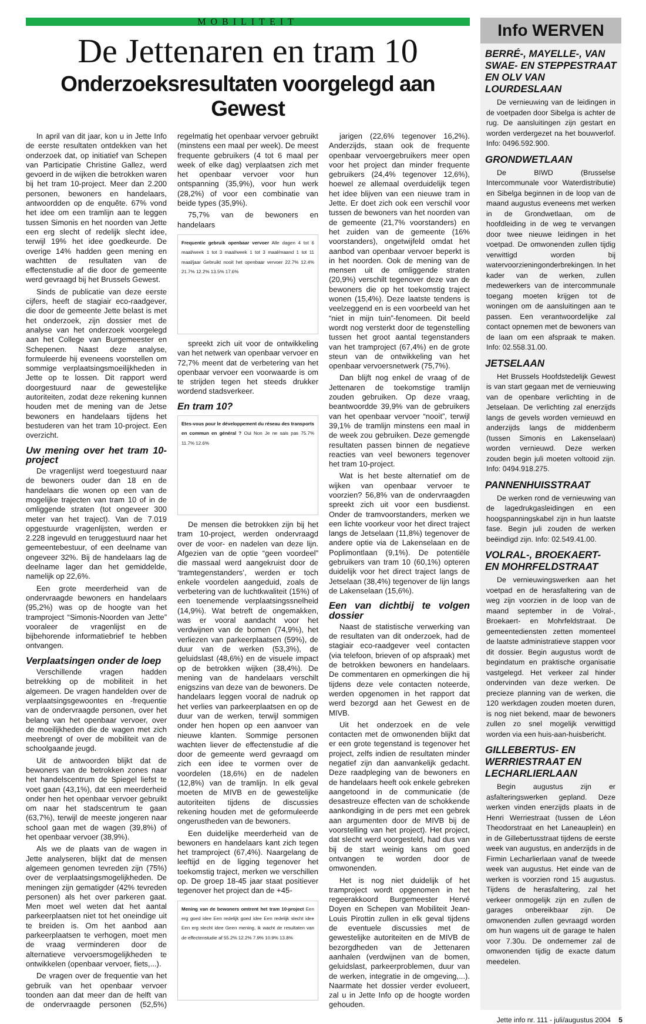MOBILITEIT
De Jettenaren en tram 10
Onderzoeksresultaten voorgelegd aan Gewest
In april van dit jaar, kon u in Jette Info de eerste resultaten ontdekken van het onderzoek dat, op initiatief van Schepen van Participatie Christine Gallez, werd gevoerd in de wijken die betrokken waren bij het tram 10-project. Meer dan 2.200 personen, bewoners en handelaars, antwoordden op de enquête. 67% vond het idee om een tramlijn aan te leggen tussen Simonis en het noorden van Jette een erg slecht of redelijk slecht idee, terwijl 19% het idee goedkeurde. De overige 14% hadden geen mening en wachtten de resultaten van de effectenstudie af die door de gemeente werd gevraagd bij het Brussels Gewest.
Sinds de publicatie van deze eerste cijfers, heeft de stagiair eco-raadgever, die door de gemeente Jette belast is met het onderzoek, zijn dossier met de analyse van het onderzoek voorgelegd aan het College van Burgemeester en Schepenen. Naast deze analyse, formuleerde hij eveneens voorstellen om sommige verplaatsingsmoeilijkheden in Jette op te lossen. Dit rapport werd doorgestuurd naar de gewestelijke autoriteiten, zodat deze rekening kunnen houden met de mening van de Jetse bewoners en handelaars tijdens het bestuderen van het tram 10-project. Een overzicht.
Uw mening over het tram 10-project
De vragenlijst werd toegestuurd naar de bewoners ouder dan 18 en de handelaars die wonen op een van de mogelijke trajecten van tram 10 of in de omliggende straten (tot ongeveer 300 meter van het traject). Van de 7.019 opgestuurde vragenlijsten, werden er 2.228 ingevuld en teruggestuurd naar het gemeentebestuur, of een deelname van ongeveer 32%. Bij de handelaars lag de deelname lager dan het gemiddelde, namelijk op 22,6%.
Een grote meerderheid van de ondervraagde bewoners en handelaars (95,2%) was op de hoogte van het tramproject “Simonis-Noorden van Jette” vooraleer de vragenlijst en de bijbehorende informatiebrief te hebben ontvangen.
Verplaatsingen onder de loep
Verschillende vragen hadden betrekking op de mobiliteit in het algemeen. De vragen handelden over de verplaatsingsgewoontes en -frequentie van de ondervraagde personen, over het belang van het openbaar vervoer, over de moeilijkheden die de wagen met zich meebrengt of over de mobiliteit van de schoolgaande jeugd.
Uit de antwoorden blijkt dat de bewoners van de betrokken zones naar het handelscentrum de Spiegel liefst te voet gaan (43,1%), dat een meerderheid onder hen het openbaar vervoer gebruikt om naar het stadscentrum te gaan (63,7%), terwijl de meeste jongeren naar school gaan met de wagen (39,8%) of het openbaar vervoer (38,9%).
Als we de plaats van de wagen in Jette analyseren, blijkt dat de mensen algemeen genomen tevreden zijn (75%) over de verplaatsingsmogelijkheden. De meningen zijn gematigder (42% tevreden personen) als het over parkeren gaat. Men moet wel weten dat het aantal parkeerplaatsen niet tot het oneindige uit te breiden is. Om het aanbod aan parkeerplaatsen te verhogen, moet men de vraag verminderen door de alternatieve vervoersmogelijkheden te ontwikkelen (openbaar vervoer, fiets,...).
De vragen over de frequentie van het gebruik van het openbaar vervoer toonden aan dat meer dan de helft van de ondervraagde personen (52,5%) regelmatig het openbaar vervoer gebruikt (minstens een maal per week). De meest frequente gebruikers (4 tot 6 maal per week of elke dag) verplaatsen zich met het openbaar vervoer voor hun ontspanning (35,9%), voor hun werk (28,2%) of voor een combinatie van beide types (35,9%).
75,7% van de bewoners en handelaars
Frequentie gebruik openbaar vervoer Alle dagen 4 tot 6 maal/week 1 tot 3 maal/week 1 tot 3 maal/maand 1 tot 11 maal/jaar Gebruikt nooit het openbaar vervoer 22.7% 12.4% 21.7% 12.2% 13.5% 17.6%
spreekt zich uit voor de ontwikkeling van het netwerk van openbaar vervoer en 72,7% meent dat de verbetering van het openbaar vervoer een voorwaarde is om te strijden tegen het steeds drukker wordend stadsverkeer.
En tram 10?
Etes-vous pour le développement du réseau des transports en commun en général ? Oui Non Je ne sais pas 75.7% 11.7% 12.6%
De mensen die betrokken zijn bij het tram 10-project, werden ondervraagd over de voor- en nadelen van deze lijn. Afgezien van de optie “geen voordeel” die massaal werd aangekruist door de ‘tramtegenstanders’, werden er toch enkele voordelen aangeduid, zoals de verbetering van de luchtkwaliteit (15%) of een toenemende verplaatsingssnelheid (14,9%). Wat betreft de ongemakken, was er vooral aandacht voor het verdwijnen van de bomen (74,9%), het verliezen van parkeerplaatsen (59%), de duur van de werken (53,3%), de geluidslast (48,6%) en de visuele impact op de betrokken wijken (38,4%). De mening van de handelaars verschilt enigszins van deze van de bewoners. De handelaars leggen vooral de nadruk op het verlies van parkeerplaatsen en op de duur van de werken, terwijl sommigen onder hen hopen op een aanvoer van nieuwe klanten. Sommige personen wachten liever de effectenstudie af die door de gemeente werd gevraagd om zich een idee te vormen over de voordelen (18,6%) en de nadelen (12,8%) van de tramlijn. In elk geval moeten de MIVB en de gewestelijke autoriteiten tijdens de discussies rekening houden met de geformuleerde ongerustheden van de bewoners.
Een duidelijke meerderheid van de bewoners en handelaars kant zich tegen het tramproject (67,4%). Naargelang de leeftijd en de ligging tegenover het toekomstig traject, merken we verschillen op. De groep 18-45 jaar staat positiever tegenover het project dan de +45-
Mening van de bewoners omtrent het tram 10-project Een erg goed idee Een redelijk goed idee Een redelijk slecht idee Een erg slecht idee Geen mening, ik wacht de resultaten van de effectenstudie af 55.2% 12.2% 7.9% 10.9% 13.8%
jarigen (22,6% tegenover 16,2%). Anderzijds, staan ook de frequente openbaar vervoergebruikers meer open voor het project dan minder frequente gebruikers (24,4% tegenover 12,6%), hoewel ze allemaal overduidelijk tegen het idee blijven van een nieuwe tram in Jette. Er doet zich ook een verschil voor tussen de bewoners van het noorden van de gemeente (21,7% voorstanders) en het zuiden van de gemeente (16% voorstanders), ongetwijfeld omdat het aanbod van openbaar vervoer beperkt is in het noorden. Ook de mening van de mensen uit de omliggende straten (20,9%) verschilt tegenover deze van de bewoners die op het toekomstig traject wonen (15,4%). Deze laatste tendens is veelzeggend en is een voorbeeld van het “niet in mijn tuin”-fenomeen. Dit beeld wordt nog versterkt door de tegenstelling tussen het groot aantal tegenstanders van het tramproject (67,4%) en de grote steun van de ontwikkeling van het openbaar vervoersnetwerk (75,7%).
Dan blijft nog enkel de vraag of de Jettenaren de toekomstige tramlijn zouden gebruiken. Op deze vraag, beantwoordde 39,9% van de gebruikers van het openbaar vervoer “nooit”, terwijl 39,1% de tramlijn minstens een maal in de week zou gebruiken. Deze gemengde resultaten passen binnen de negatieve reacties van veel bewoners tegenover het tram 10-project.
Wat is het beste alternatief om de wijken van openbaar vervoer te voorzien? 56,8% van de ondervraagden spreekt zich uit voor een busdienst. Onder de tramvoorstanders, merken we een lichte voorkeur voor het direct traject langs de Jetselaan (11,8%) tegenover de andere optie via de Lakenselaan en de Poplimontlaan (9,1%). De potentiële gebruikers van tram 10 (60,1%) opteren duidelijk voor het direct traject langs de Jetselaan (38,4%) tegenover de lijn langs de Lakenselaan (15,6%).
Een van dichtbij te volgen dossier
Naast de statistische verwerking van de resultaten van dit onderzoek, had de stagiair eco-raadgever veel contacten (via telefoon, brieven of op afspraak) met de betrokken bewoners en handelaars. De commentaren en opmerkingen die hij tijdens deze vele contacten noteerde, werden opgenomen in het rapport dat werd bezorgd aan het Gewest en de MIVB.
Uit het onderzoek en de vele contacten met de omwonenden blijkt dat er een grote tegenstand is tegenover het project, zelfs indien de resultaten minder negatief zijn dan aanvankelijk gedacht. Deze raadpleging van de bewoners en de handelaars heeft ook enkele gebreken aangetoond in de communicatie (de desastreuze effecten van de schokkende aankondiging in de pers met een gebrek aan argumenten door de MIVB bij de voorstelling van het project). Het project, dat slecht werd voorgesteld, had dus van bij de start weinig kans om goed ontvangen te worden door de omwonenden.
Het is nog niet duidelijk of het tramproject wordt opgenomen in het regeerakkoord Burgemeester Hervé Doyen en Schepen van Mobiliteit Jean-Louis Pirottin zullen in elk geval tijdens de eventuele discussies met de gewestelijke autoriteiten en de MIVB de bezorgdheden van de Jettenaren aanhalen (verdwijnen van de bomen, geluidslast, parkeerproblemen, duur van de werken, integratie in de omgeving,...). Naarmate het dossier verder evolueert, zal u in Jette Info op de hoogte worden gehouden.
Info WERVEN
BERRÉ-, MAYELLE-, VAN SWAE- EN STEPPESTRAAT EN OLV VAN LOURDESLAAN
De vernieuwing van de leidingen in de voetpaden door Sibelga is achter de rug. De aansluitingen zijn gestart en worden verdergezet na het bouwverlof. Info: 0496.592.900.
GRONDWETLAAN
De BIWD (Brusselse Intercommunale voor Waterdistributie) en Sibelga beginnen in de loop van de maand augustus eveneens met werken in de Grondwetlaan, om de hoofdleiding in de weg te vervangen door twee nieuwe leidingen in het voetpad. De omwonenden zullen tijdig verwittigd worden bij watervoorzieningonderbrekingen. In het kader van de werken, zullen medewerkers van de intercommunale toegang moeten krijgen tot de woningen om de aansluitingen aan te passen. Een verantwoordelijke zal contact opnemen met de bewoners van de laan om een afspraak te maken. Info: 02.558.31.00.
JETSELAAN
Het Brussels Hoofdstedelijk Gewest is van start gegaan met de vernieuwing van de openbare verlichting in de Jetselaan. De verlichting zal enerzijds langs de gevels worden vernieuwd en anderzijds langs de middenberm (tussen Simonis en Lakenselaan) worden vernieuwd. Deze werken zouden begin juli moeten voltooid zijn. Info: 0494.918.275.
PANNENHUISSTRAAT
De werken rond de vernieuwing van de lagedrukgasleidingen en een hoogspanningskabel zijn in hun laatste fase. Begin juli zouden de werken beëindigd zijn. Info: 02.549.41.00.
VOLRAL-, BROEKAERT- EN MOHRFELDSTRAAT
De vernieuwingswerken aan het voetpad en de herasfaltering van de weg zijn voorzien in de loop van de maand september in de Volral-, Broekaert- en Mohrfeldstraat. De gemeentediensten zetten momenteel de laatste administratieve stappen voor dit dossier. Begin augustus wordt de begindatum en praktische organisatie vastgelegd. Het verkeer zal hinder ondervinden van deze werken. De precieze planning van de werken, die 120 werkdagen zouden moeten duren, is nog niet bekend, maar de bewoners zullen zo snel mogelijk verwittigd worden via een huis-aan-huisbericht.
GILLEBERTUS- EN WERRIESTRAAT EN LECHARLIERLAAN
Begin augustus zijn er asfalteringswerken gepland. Deze werken vinden enerzijds plaats in de Henri Werriestraat (tussen de Léon Theodorstraat en het Laneauplein) en in de Gillebertusstraat tijdens de eerste week van augustus, en anderzijds in de Firmin Lecharlierlaan vanaf de tweede week van augustus. Het einde van de werken is voorzien rond 15 augustus. Tijdens de herasfaltering, zal het verkeer onmogelijk zijn en zullen de garages onbereikbaar zijn. De omwonenden zullen gevraagd worden om hun wagens uit de garage te halen voor 7.30u. De ondernemer zal de omwonenden tijdig de exacte datum meedelen.
Jette info nr. 111 - juli/augustus 2004 5